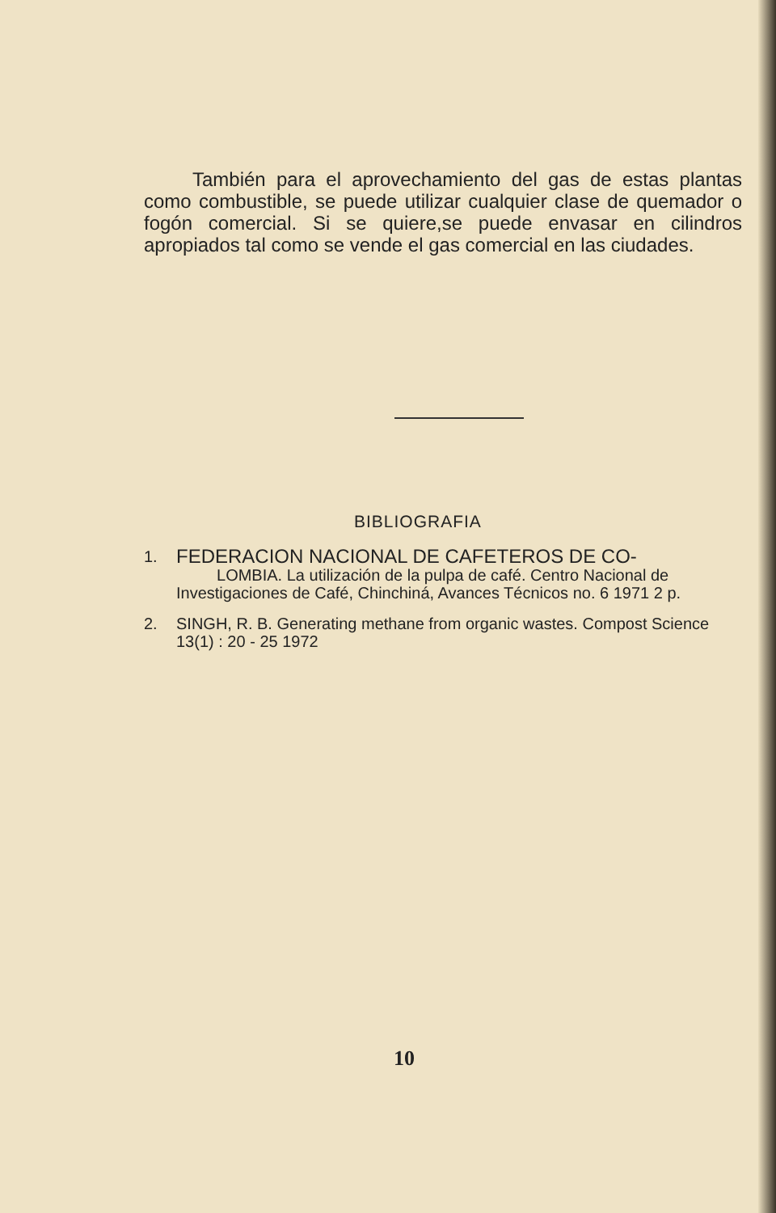También para el aprovechamiento del gas de estas plantas como combustible, se puede utilizar cualquier clase de quemador o fogón comercial. Si se quiere,se puede envasar en cilindros apropiados tal como se vende el gas comercial en las ciudades.
BIBLIOGRAFIA
1.
FEDERACION NACIONAL DE CAFETEROS DE CO-
LOMBIA. La utilización de la pulpa de café. Centro Nacional de Investigaciones de Café, Chinchiná, Avances Técnicos no. 6 1971 2 p.
2. SINGH, R. B. Generating methane from organic wastes. Compost Science 13(1) : 20 - 25 1972
10